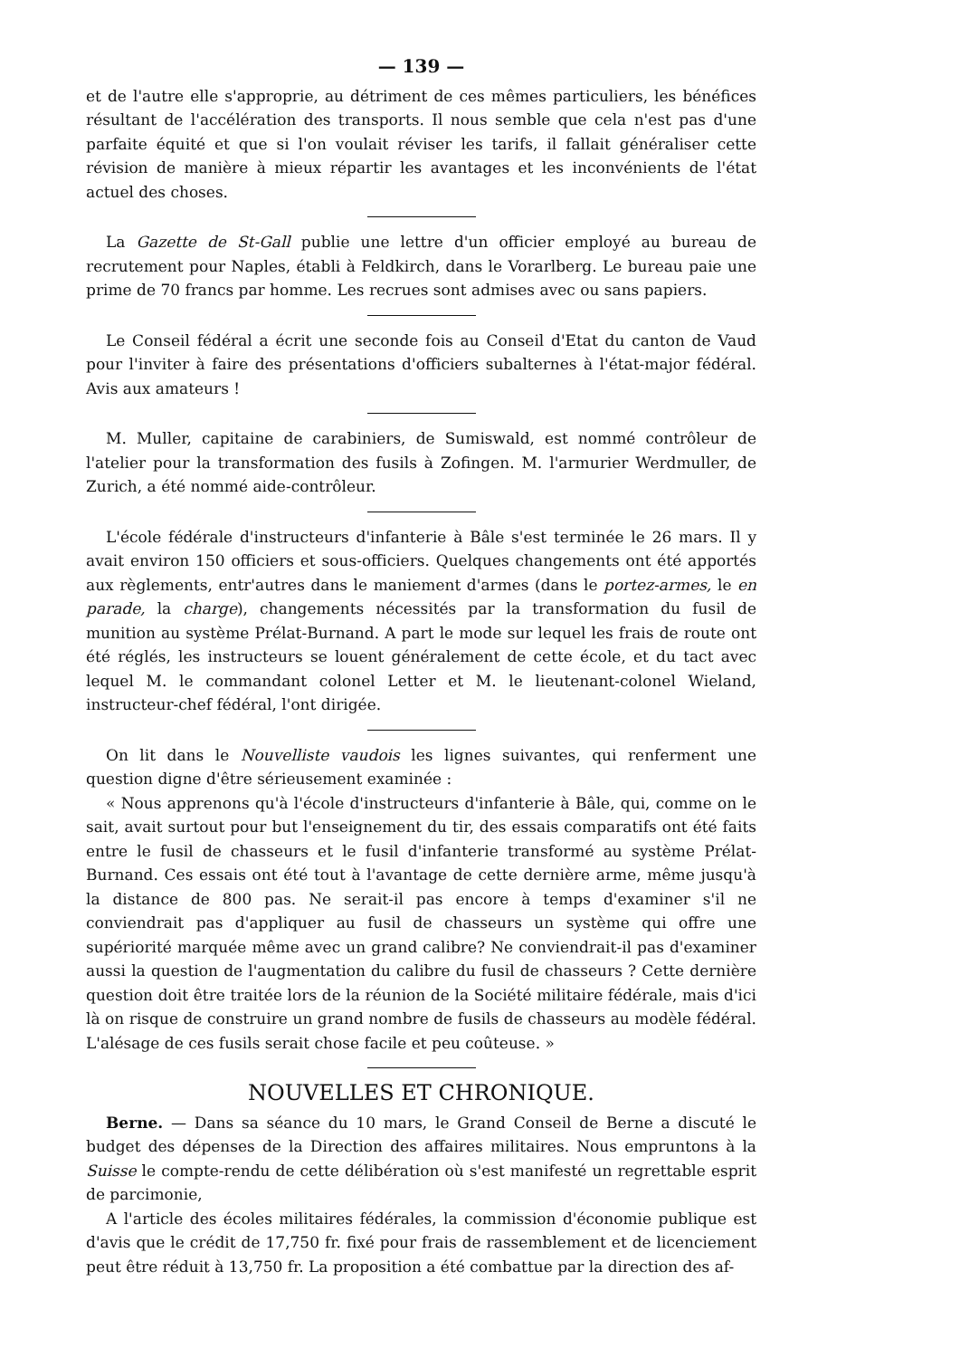— 139 —
et de l'autre elle s'approprie, au détriment de ces mêmes particuliers, les bénéfices résultant de l'accélération des transports. Il nous semble que cela n'est pas d'une parfaite équité et que si l'on voulait réviser les tarifs, il fallait généraliser cette révision de manière à mieux répartir les avantages et les inconvénients de l'état actuel des choses.
La Gazette de St-Gall publie une lettre d'un officier employé au bureau de recrutement pour Naples, établi à Feldkirch, dans le Vorarlberg. Le bureau paie une prime de 70 francs par homme. Les recrues sont admises avec ou sans papiers.
Le Conseil fédéral a écrit une seconde fois au Conseil d'Etat du canton de Vaud pour l'inviter à faire des présentations d'officiers subalternes à l'état-major fédéral. Avis aux amateurs !
M. Muller, capitaine de carabiniers, de Sumiswald, est nommé contrôleur de l'atelier pour la transformation des fusils à Zofingen. M. l'armurier Werdmuller, de Zurich, a été nommé aide-contrôleur.
L'école fédérale d'instructeurs d'infanterie à Bâle s'est terminée le 26 mars. Il y avait environ 150 officiers et sous-officiers. Quelques changements ont été apportés aux règlements, entr'autres dans le maniement d'armes (dans le portez-armes, le en parade, la charge), changements nécessités par la transformation du fusil de munition au système Prélat-Burnand. A part le mode sur lequel les frais de route ont été réglés, les instructeurs se louent généralement de cette école, et du tact avec lequel M. le commandant colonel Letter et M. le lieutenant-colonel Wieland, instructeur-chef fédéral, l'ont dirigée.
On lit dans le Nouvelliste vaudois les lignes suivantes, qui renferment une question digne d'être sérieusement examinée :
« Nous apprenons qu'à l'école d'instructeurs d'infanterie à Bâle, qui, comme on le sait, avait surtout pour but l'enseignement du tir, des essais comparatifs ont été faits entre le fusil de chasseurs et le fusil d'infanterie transformé au système Prélat-Burnand. Ces essais ont été tout à l'avantage de cette dernière arme, même jusqu'à la distance de 800 pas. Ne serait-il pas encore à temps d'examiner s'il ne conviendrait pas d'appliquer au fusil de chasseurs un système qui offre une supériorité marquée même avec un grand calibre? Ne conviendrait-il pas d'examiner aussi la question de l'augmentation du calibre du fusil de chasseurs ? Cette dernière question doit être traitée lors de la réunion de la Société militaire fédérale, mais d'ici là on risque de construire un grand nombre de fusils de chasseurs au modèle fédéral. L'alésage de ces fusils serait chose facile et peu coûteuse. »
NOUVELLES ET CHRONIQUE.
Berne. — Dans sa séance du 10 mars, le Grand Conseil de Berne a discuté le budget des dépenses de la Direction des affaires militaires. Nous empruntons à la Suisse le compte-rendu de cette délibération où s'est manifesté un regrettable esprit de parcimonie,
A l'article des écoles militaires fédérales, la commission d'économie publique est d'avis que le crédit de 17,750 fr. fixé pour frais de rassemblement et de licenciement peut être réduit à 13,750 fr. La proposition a été combattue par la direction des af-